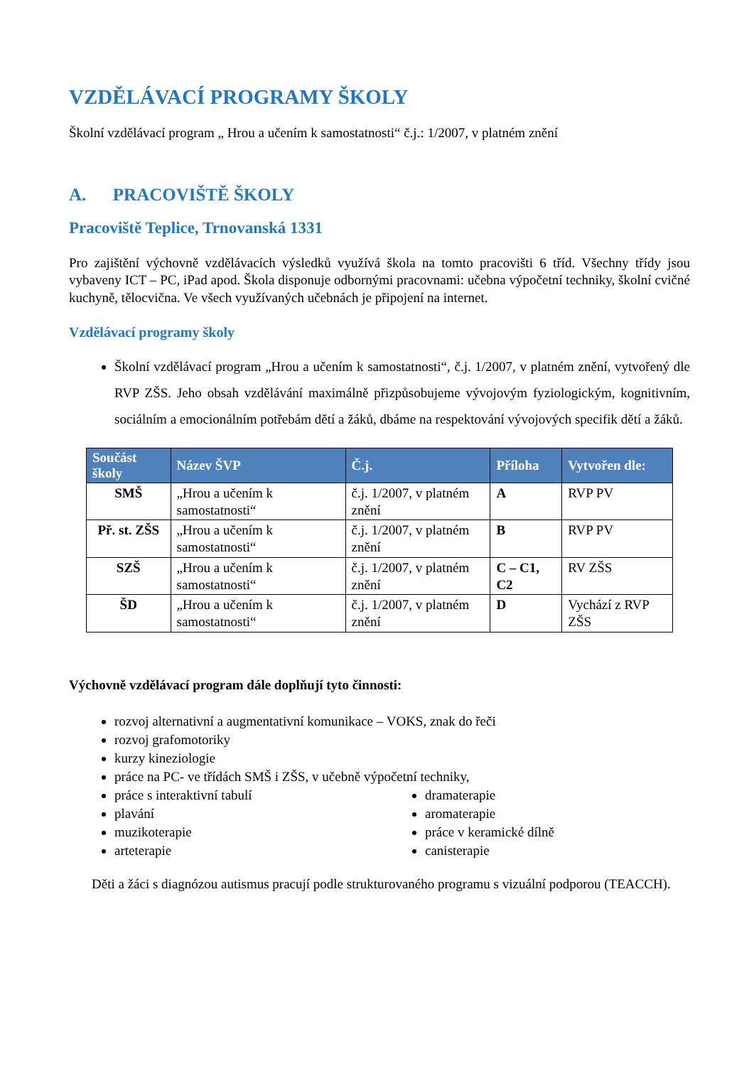VZDĚLÁVACÍ PROGRAMY ŠKOLY
Školní vzdělávací program „ Hrou a učením k samostatnosti“ č.j.: 1/2007, v platném znění
A. PRACOVIŠTĚ ŠKOLY
Pracoviště Teplice, Trnovanská 1331
Pro zajištění výchovně vzdělávacích výsledků využívá škola na tomto pracovišti 6 tříd. Všechny třídy jsou vybaveny ICT – PC, iPad apod. Škola disponuje odbornými pracovnami: učebna výpočetní techniky, školní cvičné kuchyně, tělocvična. Ve všech využívaných učebnách je připojení na internet.
Vzdělávací programy školy
Školní vzdělávací program „Hrou a učením k samostatnosti“, č.j. 1/2007, v platném znění, vytvořený dle RVP ZŠS. Jeho obsah vzdělávání maximálně přizpůsobujeme vývojovým fyziologickým, kognitivním, sociálním a emocionálním potřebám dětí a žáků, dbáme na respektování vývojových specifik dětí a žáků.
| Součást školy | Název ŠVP | Č.j. | Příloha | Vytvořen dle: |
| --- | --- | --- | --- | --- |
| SMŠ | „Hrou a učením k samostatnosti“ | č.j. 1/2007, v platném znění | A | RVP PV |
| Př. st. ZŠS | „Hrou a učením k samostatnosti“ | č.j. 1/2007, v platném znění | B | RVP PV |
| SZŠ | „Hrou a učením k samostatnosti“ | č.j. 1/2007, v platném znění | C – C1, C2 | RV ZŠS |
| ŠD | „Hrou a učením k samostatnosti“ | č.j. 1/2007, v platném znění | D | Vychází z RVP ZŠS |
Výchovně vzdělávací program dále doplňují tyto činnosti:
rozvoj alternativní a augmentativní komunikace – VOKS, znak do řeči
rozvoj grafomotoriky
kurzy kineziologie
práce na PC- ve třídách SMŠ i ZŠS, v učebně výpočetní techniky,
práce s interaktivní tabulí
plavání
muzikoterapie
arteterapie
dramaterapie
aromaterapie
práce v keramické dílně
canisterapie
Děti a žáci s diagnózou autismus pracují podle strukturovaného programu s vizuální podporou (TEACCH).